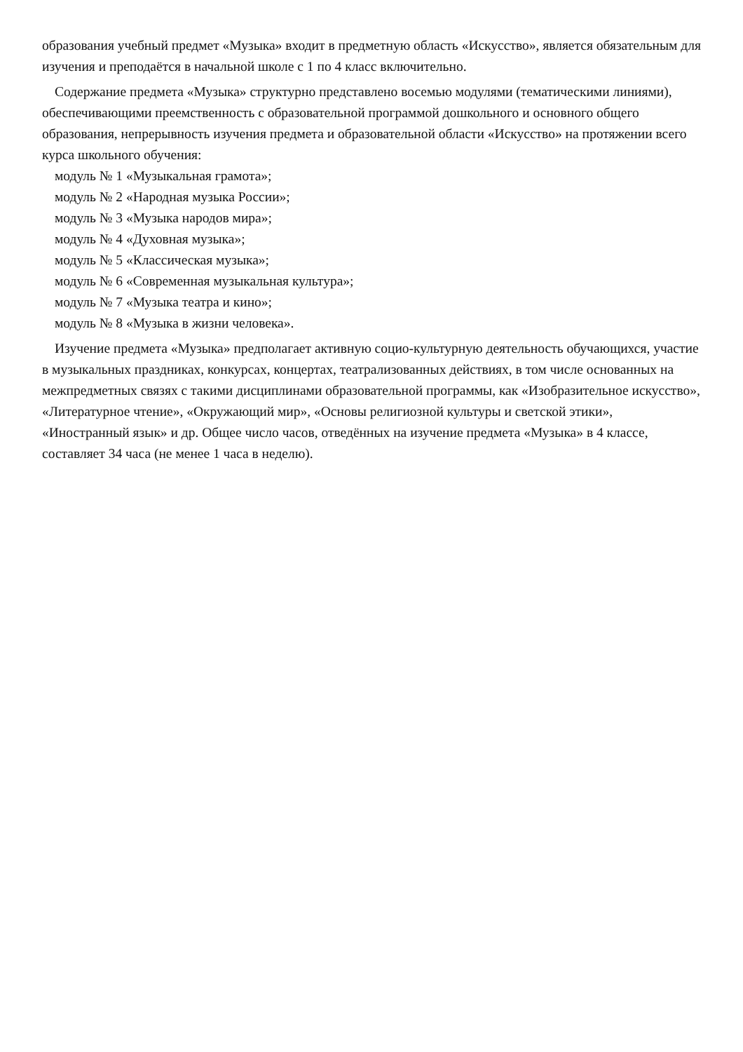образования учебный предмет «Музыка» входит в предметную область «Искусство», является обязательным для изучения и преподаётся в начальной школе с 1 по 4 класс включительно.
Содержание предмета «Музыка» структурно представлено восемью модулями (тематическими линиями), обеспечивающими преемственность с образовательной программой дошкольного и основного общего образования, непрерывность изучения предмета и образовательной области «Искусство» на протяжении всего курса школьного обучения:
модуль № 1 «Музыкальная грамота»;
модуль № 2 «Народная музыка России»;
модуль № 3 «Музыка народов мира»;
модуль № 4 «Духовная музыка»;
модуль № 5 «Классическая музыка»;
модуль № 6 «Современная музыкальная культура»;
модуль № 7 «Музыка театра и кино»;
модуль № 8 «Музыка в жизни человека».
Изучение предмета «Музыка» предполагает активную социо-культурную деятельность обучающихся, участие в музыкальных праздниках, конкурсах, концертах, театрализованных действиях, в том числе основанных на межпредметных связях с такими дисциплинами образовательной программы, как «Изобразительное искусство», «Литературное чтение», «Окружающий мир», «Основы религиозной культуры и светской этики», «Иностранный язык» и др. Общее число часов, отведённых на изучение предмета «Музыка» в 4 классе, составляет 34 часа (не менее 1 часа в неделю).